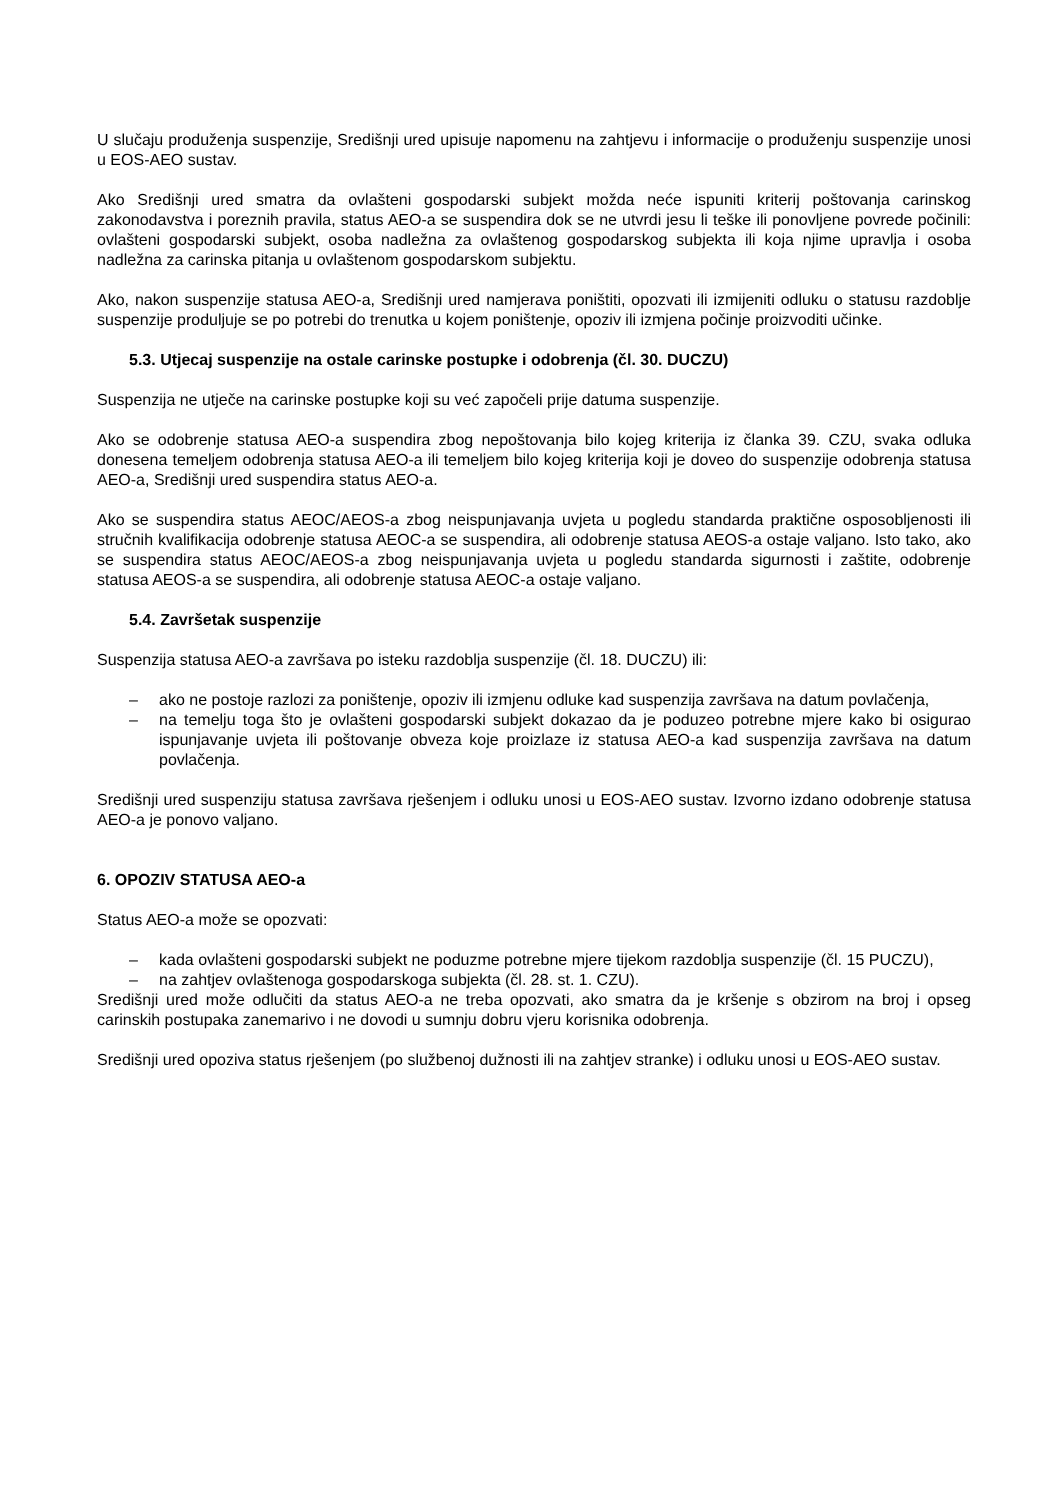U slučaju produženja suspenzije, Središnji ured upisuje napomenu na zahtjevu i informacije o produženju suspenzije unosi u EOS-AEO sustav.
Ako Središnji ured smatra da ovlašteni gospodarski subjekt možda neće ispuniti kriterij poštovanja carinskog zakonodavstva i poreznih pravila, status AEO-a se suspendira dok se ne utvrdi jesu li teške ili ponovljene povrede počinili: ovlašteni gospodarski subjekt, osoba nadležna za ovlaštenog gospodarskog subjekta ili koja njime upravlja i osoba nadležna za carinska pitanja u ovlaštenom gospodarskom subjektu.
Ako, nakon suspenzije statusa AEO-a, Središnji ured namjerava poništiti, opozvati ili izmijeniti odluku o statusu razdoblje suspenzije produljuje se po potrebi do trenutka u kojem poništenje, opoziv ili izmjena počinje proizvoditi učinke.
5.3. Utjecaj suspenzije na ostale carinske postupke i odobrenja (čl. 30. DUCZU)
Suspenzija ne utječe na carinske postupke koji su već započeli prije datuma suspenzije.
Ako se odobrenje statusa AEO-a suspendira zbog nepoštovanja bilo kojeg kriterija iz članka 39. CZU, svaka odluka donesena temeljem odobrenja statusa AEO-a ili temeljem bilo kojeg kriterija koji je doveo do suspenzije odobrenja statusa AEO-a, Središnji ured suspendira status AEO-a.
Ako se suspendira status AEOC/AEOS-a zbog neispunjavanja uvjeta u pogledu standarda praktične osposobljenosti ili stručnih kvalifikacija odobrenje statusa AEOC-a se suspendira, ali odobrenje statusa AEOS-a ostaje valjano. Isto tako, ako se suspendira status AEOC/AEOS-a zbog neispunjavanja uvjeta u pogledu standarda sigurnosti i zaštite, odobrenje statusa AEOS-a se suspendira, ali odobrenje statusa AEOC-a ostaje valjano.
5.4. Završetak suspenzije
Suspenzija statusa AEO-a završava po isteku razdoblja suspenzije (čl. 18. DUCZU) ili:
– ako ne postoje razlozi za poništenje, opoziv ili izmjenu odluke kad suspenzija završava na datum povlačenja,
– na temelju toga što je ovlašteni gospodarski subjekt dokazao da je poduzeo potrebne mjere kako bi osigurao ispunjavanje uvjeta ili poštovanje obveza koje proizlaze iz statusa AEO-a kad suspenzija završava na datum povlačenja.
Središnji ured suspenziju statusa završava rješenjem i odluku unosi u EOS-AEO sustav. Izvorno izdano odobrenje statusa AEO-a je ponovo valjano.
6. OPOZIV STATUSA AEO-a
Status AEO-a može se opozvati:
– kada ovlašteni gospodarski subjekt ne poduzme potrebne mjere tijekom razdoblja suspenzije (čl. 15 PUCZU),
– na zahtjev ovlaštenoga gospodarskoga subjekta (čl. 28. st. 1. CZU).
Središnji ured može odlučiti da status AEO-a ne treba opozvati, ako smatra da je kršenje s obzirom na broj i opseg carinskih postupaka zanemarivo i ne dovodi u sumnju dobru vjeru korisnika odobrenja.
Središnji ured opoziva status rješenjem (po službenoj dužnosti ili na zahtjev stranke) i odluku unosi u EOS-AEO sustav.